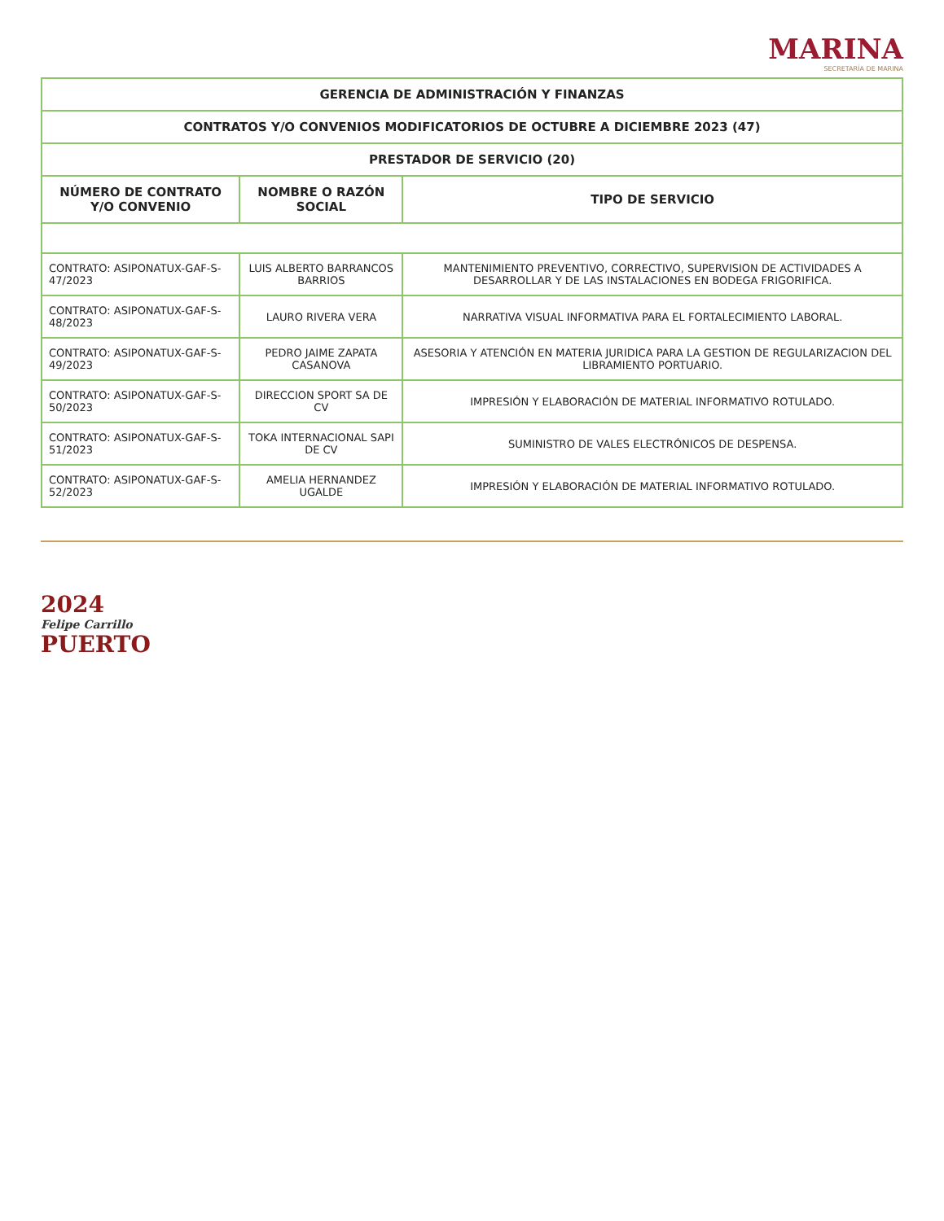MARINA
SECRETARÍA DE MARINA
| GERENCIA DE ADMINISTRACIÓN Y FINANZAS | | |
| --- | --- | --- |
| CONTRATOS Y/O CONVENIOS MODIFICATORIOS DE OCTUBRE A DICIEMBRE 2023 (47) | | |
| PRESTADOR DE SERVICIO (20) | | |
| NÚMERO DE CONTRATO Y/O CONVENIO | NOMBRE O RAZÓN SOCIAL | TIPO DE SERVICIO |
| CONTRATO: ASIPONATUX-GAF-S-47/2023 | LUIS ALBERTO BARRANCOS BARRIOS | MANTENIMIENTO PREVENTIVO, CORRECTIVO, SUPERVISION DE ACTIVIDADES A DESARROLLAR Y DE LAS INSTALACIONES EN BODEGA FRIGORIFICA. |
| CONTRATO: ASIPONATUX-GAF-S-48/2023 | LAURO RIVERA VERA | NARRATIVA VISUAL INFORMATIVA PARA EL FORTALECIMIENTO LABORAL. |
| CONTRATO: ASIPONATUX-GAF-S-49/2023 | PEDRO JAIME ZAPATA CASANOVA | ASESORIA Y ATENCIÓN EN MATERIA JURIDICA PARA LA GESTION DE REGULARIZACION DEL LIBRAMIENTO PORTUARIO. |
| CONTRATO: ASIPONATUX-GAF-S-50/2023 | DIRECCION SPORT SA DE CV | IMPRESIÓN Y ELABORACIÓN DE MATERIAL INFORMATIVO ROTULADO. |
| CONTRATO: ASIPONATUX-GAF-S-51/2023 | TOKA INTERNACIONAL SAPI DE CV | SUMINISTRO DE VALES ELECTRÓNICOS DE DESPENSA. |
| CONTRATO: ASIPONATUX-GAF-S-52/2023 | AMELIA HERNANDEZ UGALDE | IMPRESIÓN Y ELABORACIÓN DE MATERIAL INFORMATIVO ROTULADO. |
2024
Felipe Carrillo
PUERTO